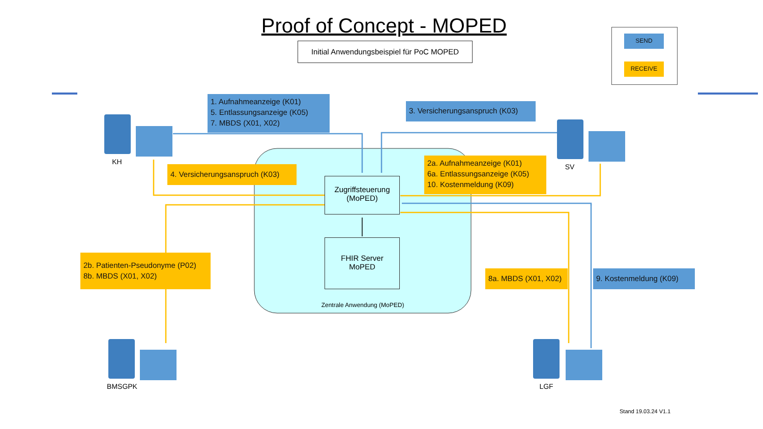Proof of Concept - MOPED
Initial Anwendungsbeispiel für PoC MOPED
SEND
RECEIVE
1. Aufnahmeanzeige (K01)
5. Entlassungsanzeige (K05)
7. MBDS (X01, X02)
3. Versicherungsanspruch (K03)
4. Versicherungsanspruch (K03)
2a. Aufnahmeanzeige (K01)
6a. Entlassungsanzeige (K05)
10. Kostenmeldung (K09)
2b. Patienten-Pseudonyme (P02)
8b. MBDS (X01, X02)
8a. MBDS (X01, X02)
9. Kostenmeldung (K09)
Zugriffsteuerung
(MoPED)
FHIR Server
MoPED
Zentrale Anwendung (MoPED)
KH
SV
BMSGPK LGF
Stand 19.03.24 V1.1